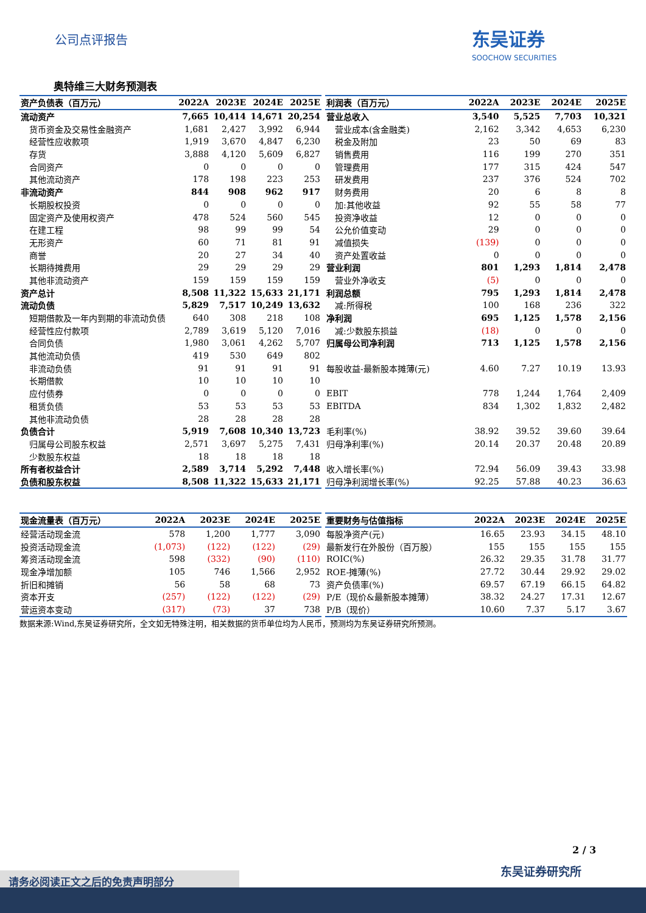公司点评报告
东吴证券
SOOCHOW SECURITIES
奥特维三大财务预测表
| 资产负债表（百万元） | 2022A | 2023E | 2024E | 2025E |
| --- | --- | --- | --- | --- |
| 流动资产 | 7,665 | 10,414 | 14,671 | 20,254 |
| 货币资金及交易性金融资产 | 1,681 | 2,427 | 3,992 | 6,944 |
| 经营性应收款项 | 1,919 | 3,670 | 4,847 | 6,230 |
| 存货 | 3,888 | 4,120 | 5,609 | 6,827 |
| 合同资产 | 0 | 0 | 0 | 0 |
| 其他流动资产 | 178 | 198 | 223 | 253 |
| 非流动资产 | 844 | 908 | 962 | 917 |
| 长期股权投资 | 0 | 0 | 0 | 0 |
| 固定资产及使用权资产 | 478 | 524 | 560 | 545 |
| 在建工程 | 98 | 99 | 99 | 54 |
| 无形资产 | 60 | 71 | 81 | 91 |
| 商誉 | 20 | 27 | 34 | 40 |
| 长期待摊费用 | 29 | 29 | 29 | 29 |
| 其他非流动资产 | 159 | 159 | 159 | 159 |
| 资产总计 | 8,508 | 11,322 | 15,633 | 21,171 |
| 流动负债 | 5,829 | 7,517 | 10,249 | 13,632 |
| 短期借款及一年内到期的非流动负债 | 640 | 308 | 218 | 108 |
| 经营性应付款项 | 2,789 | 3,619 | 5,120 | 7,016 |
| 合同负债 | 1,980 | 3,061 | 4,262 | 5,707 |
| 其他流动负债 | 419 | 530 | 649 | 802 |
| 非流动负债 | 91 | 91 | 91 | 91 |
| 长期借款 | 10 | 10 | 10 | 10 |
| 应付债券 | 0 | 0 | 0 | 0 |
| 租赁负债 | 53 | 53 | 53 | 53 |
| 其他非流动负债 | 28 | 28 | 28 | 28 |
| 负债合计 | 5,919 | 7,608 | 10,340 | 13,723 |
| 归属母公司股东权益 | 2,571 | 3,697 | 5,275 | 7,431 |
| 少数股东权益 | 18 | 18 | 18 | 18 |
| 所有者权益合计 | 2,589 | 3,714 | 5,292 | 7,448 |
| 负债和股东权益 | 8,508 | 11,322 | 15,633 | 21,171 |
| 利润表（百万元） | 2022A | 2023E | 2024E | 2025E |
| --- | --- | --- | --- | --- |
| 营业总收入 | 3,540 | 5,525 | 7,703 | 10,321 |
| 营业成本(含金融类) | 2,162 | 3,342 | 4,653 | 6,230 |
| 税金及附加 | 23 | 50 | 69 | 83 |
| 销售费用 | 116 | 199 | 270 | 351 |
| 管理费用 | 177 | 315 | 424 | 547 |
| 研发费用 | 237 | 376 | 524 | 702 |
| 财务费用 | 20 | 6 | 8 | 8 |
| 加:其他收益 | 92 | 55 | 58 | 77 |
| 投资净收益 | 12 | 0 | 0 | 0 |
| 公允价值变动 | 29 | 0 | 0 | 0 |
| 减值损失 | (139) | 0 | 0 | 0 |
| 资产处置收益 | 0 | 0 | 0 | 0 |
| 营业利润 | 801 | 1,293 | 1,814 | 2,478 |
| 营业外净收支 | (5) | 0 | 0 | 0 |
| 利润总额 | 795 | 1,293 | 1,814 | 2,478 |
| 减:所得税 | 100 | 168 | 236 | 322 |
| 净利润 | 695 | 1,125 | 1,578 | 2,156 |
| 减:少数股东损益 | (18) | 0 | 0 | 0 |
| 归属母公司净利润 | 713 | 1,125 | 1,578 | 2,156 |
| 每股收益-最新股本摊薄(元) | 4.60 | 7.27 | 10.19 | 13.93 |
| EBIT | 778 | 1,244 | 1,764 | 2,409 |
| EBITDA | 834 | 1,302 | 1,832 | 2,482 |
| 毛利率(%) | 38.92 | 39.52 | 39.60 | 39.64 |
| 归母净利率(%) | 20.14 | 20.37 | 20.48 | 20.89 |
| 收入增长率(%) | 72.94 | 56.09 | 39.43 | 33.98 |
| 归母净利润增长率(%) | 92.25 | 57.88 | 40.23 | 36.63 |
| 现金流量表（百万元） | 2022A | 2023E | 2024E | 2025E |
| --- | --- | --- | --- | --- |
| 经营活动现金流 | 578 | 1,200 | 1,777 | 3,090 |
| 投资活动现金流 | (1,073) | (122) | (122) | (29) |
| 筹资活动现金流 | 598 | (332) | (90) | (110) |
| 现金净增加额 | 105 | 746 | 1,566 | 2,952 |
| 折旧和摊销 | 56 | 58 | 68 | 73 |
| 资本开支 | (257) | (122) | (122) | (29) |
| 营运资本变动 | (317) | (73) | 37 | 738 |
| 重要财务与估值指标 | 2022A | 2023E | 2024E | 2025E |
| --- | --- | --- | --- | --- |
| 每股净资产(元) | 16.65 | 23.93 | 34.15 | 48.10 |
| 最新发行在外股份（百万股） | 155 | 155 | 155 | 155 |
| ROIC(%) | 26.32 | 29.35 | 31.78 | 31.77 |
| ROE-摊薄(%) | 27.72 | 30.44 | 29.92 | 29.02 |
| 资产负债率(%) | 69.57 | 67.19 | 66.15 | 64.82 |
| P/E（现价&最新股本摊薄） | 38.32 | 24.27 | 17.31 | 12.67 |
| P/B（现价） | 10.60 | 7.37 | 5.17 | 3.67 |
数据来源:Wind,东吴证券研究所，全文如无特殊注明，相关数据的货币单位均为人民币，预测均为东吴证券研究所预测。
2 / 3
东吴证券研究所
请务必阅读正文之后的免责声明部分